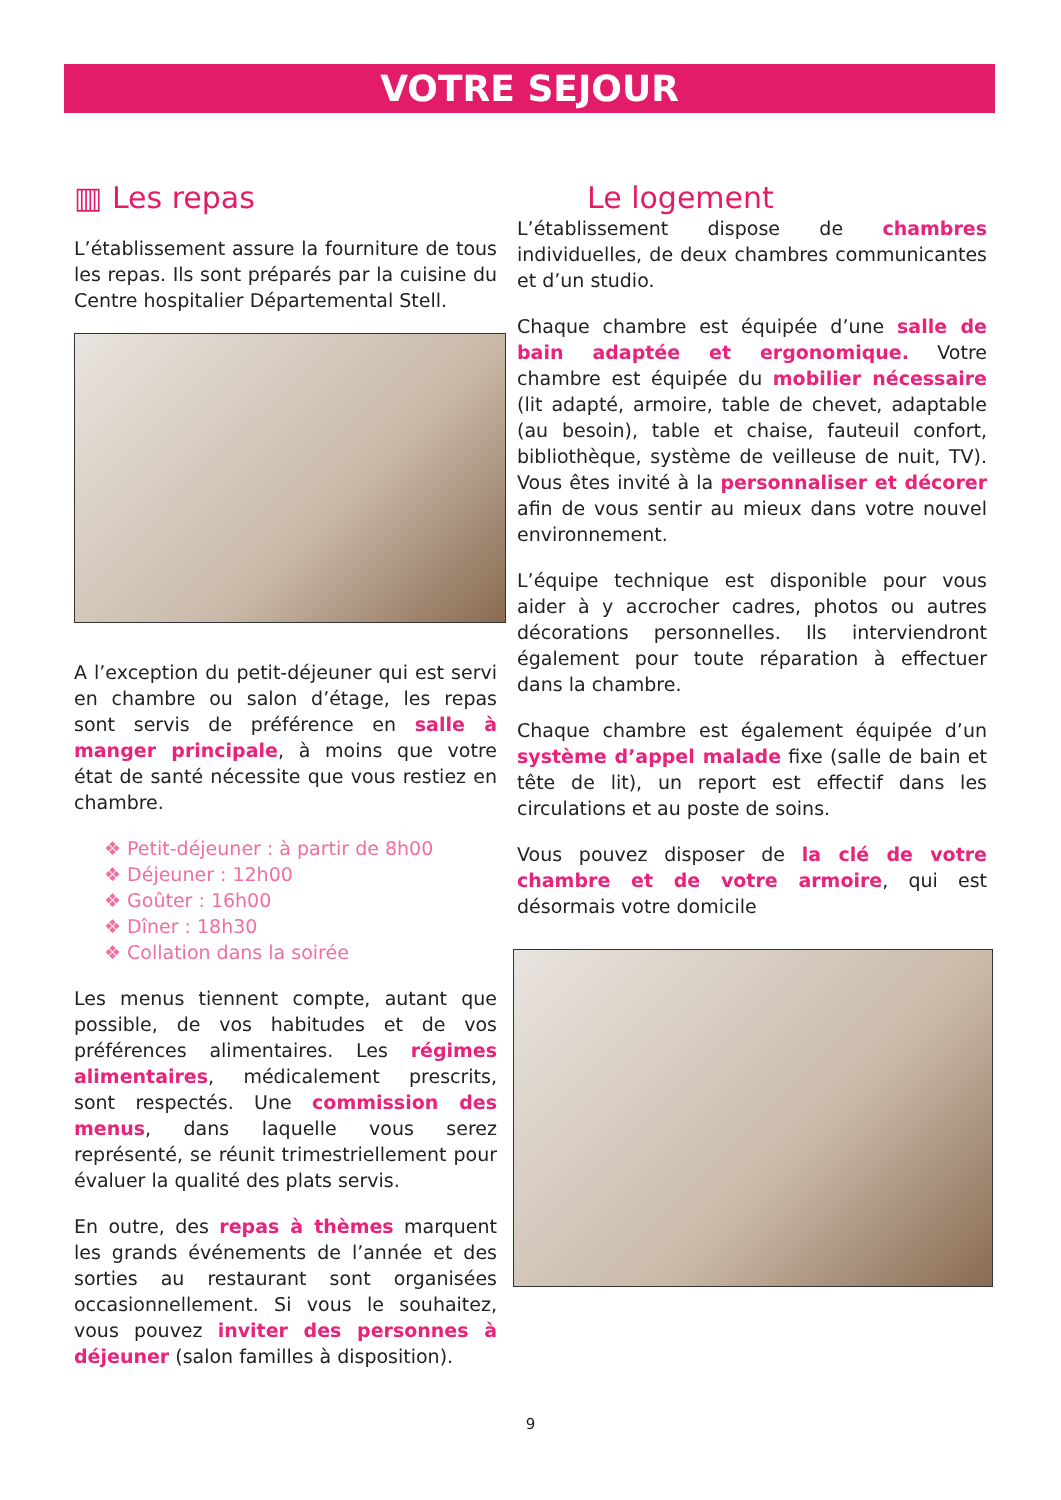VOTRE SEJOUR
▥ Les repas
L’établissement assure la fourniture de tous les repas. Ils sont préparés par la cuisine du Centre hospitalier Départemental Stell.
A l’exception du petit-déjeuner qui est servi en chambre ou salon d’étage, les repas sont servis de préférence en salle à manger principale, à moins que votre état de santé nécessite que vous restiez en chambre.
❖ Petit-déjeuner : à partir de 8h00
❖ Déjeuner : 12h00
❖ Goûter : 16h00
❖ Dîner : 18h30
❖ Collation dans la soirée
Les menus tiennent compte, autant que possible, de vos habitudes et de vos préférences alimentaires. Les régimes alimentaires, médicalement prescrits, sont respectés. Une commission des menus, dans laquelle vous serez représenté, se réunit trimestriellement pour évaluer la qualité des plats servis.
En outre, des repas à thèmes marquent les grands événements de l’année et des sorties au restaurant sont organisées occasionnellement. Si vous le souhaitez, vous pouvez inviter des personnes à déjeuner (salon familles à disposition).
Le logement
L’établissement dispose de chambres individuelles, de deux chambres communicantes et d’un studio.
Chaque chambre est équipée d’une salle de bain adaptée et ergonomique. Votre chambre est équipée du mobilier nécessaire (lit adapté, armoire, table de chevet, adaptable (au besoin), table et chaise, fauteuil confort, bibliothèque, système de veilleuse de nuit, TV). Vous êtes invité à la personnaliser et décorer afin de vous sentir au mieux dans votre nouvel environnement.
L’équipe technique est disponible pour vous aider à y accrocher cadres, photos ou autres décorations personnelles. Ils interviendront également pour toute réparation à effectuer dans la chambre.
Chaque chambre est également équipée d’un système d’appel malade fixe (salle de bain et tête de lit), un report est effectif dans les circulations et au poste de soins.
Vous pouvez disposer de la clé de votre chambre et de votre armoire, qui est désormais votre domicile
9